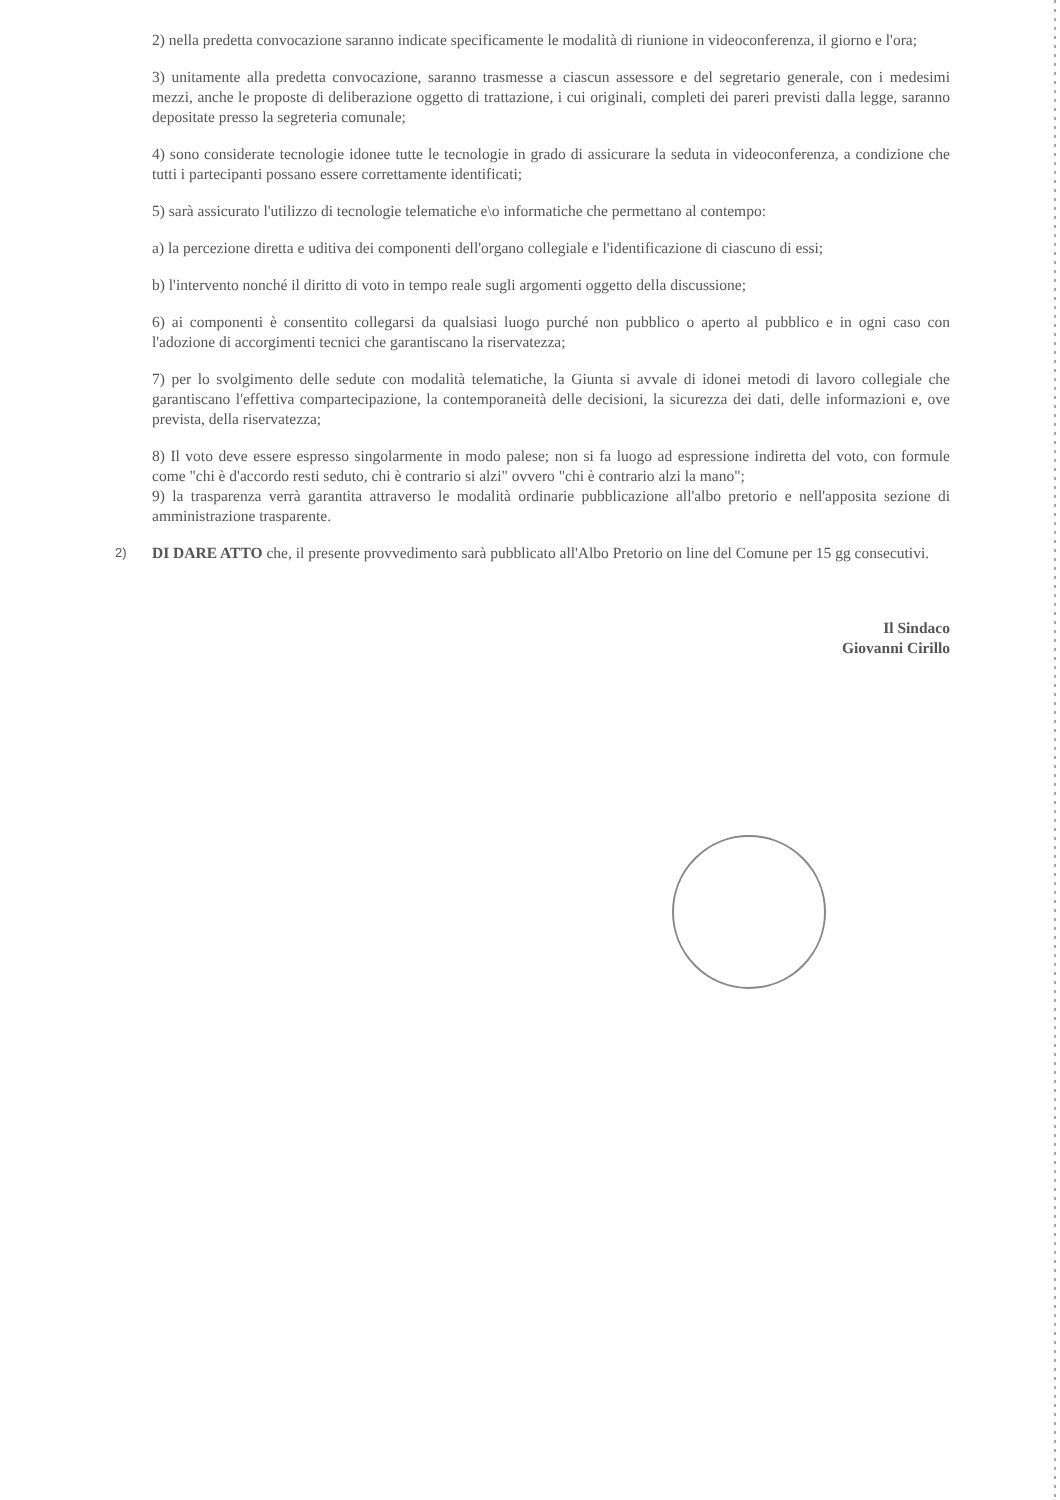2) nella predetta convocazione saranno indicate specificamente le modalità di riunione in videoconferenza, il giorno e l'ora;
3) unitamente alla predetta convocazione, saranno trasmesse a ciascun assessore e del segretario generale, con i medesimi mezzi, anche le proposte di deliberazione oggetto di trattazione, i cui originali, completi dei pareri previsti dalla legge, saranno depositate presso la segreteria comunale;
4) sono considerate tecnologie idonee tutte le tecnologie in grado di assicurare la seduta in videoconferenza, a condizione che tutti i partecipanti possano essere correttamente identificati;
5) sarà assicurato l'utilizzo di tecnologie telematiche e\o informatiche che permettano al contempo:
a) la percezione diretta e uditiva dei componenti dell'organo collegiale e l'identificazione di ciascuno di essi;
b) l'intervento nonché il diritto di voto in tempo reale sugli argomenti oggetto della discussione;
6) ai componenti è consentito collegarsi da qualsiasi luogo purché non pubblico o aperto al pubblico e in ogni caso con l'adozione di accorgimenti tecnici che garantiscano la riservatezza;
7) per lo svolgimento delle sedute con modalità telematiche, la Giunta si avvale di idonei metodi di lavoro collegiale che garantiscano l'effettiva compartecipazione, la contemporaneità delle decisioni, la sicurezza dei dati, delle informazioni e, ove prevista, della riservatezza;
8) Il voto deve essere espresso singolarmente in modo palese; non si fa luogo ad espressione indiretta del voto, con formule come "chi è d'accordo resti seduto, chi è contrario si alzi" ovvero "chi è contrario alzi la mano";
9) la trasparenza verrà garantita attraverso le modalità ordinarie pubblicazione all'albo pretorio e nell'apposita sezione di amministrazione trasparente.
2)
DI DARE ATTO che, il presente provvedimento sarà pubblicato all'Albo Pretorio on line del Comune per 15 gg consecutivi.
Il Sindaco
Giovanni Cirillo